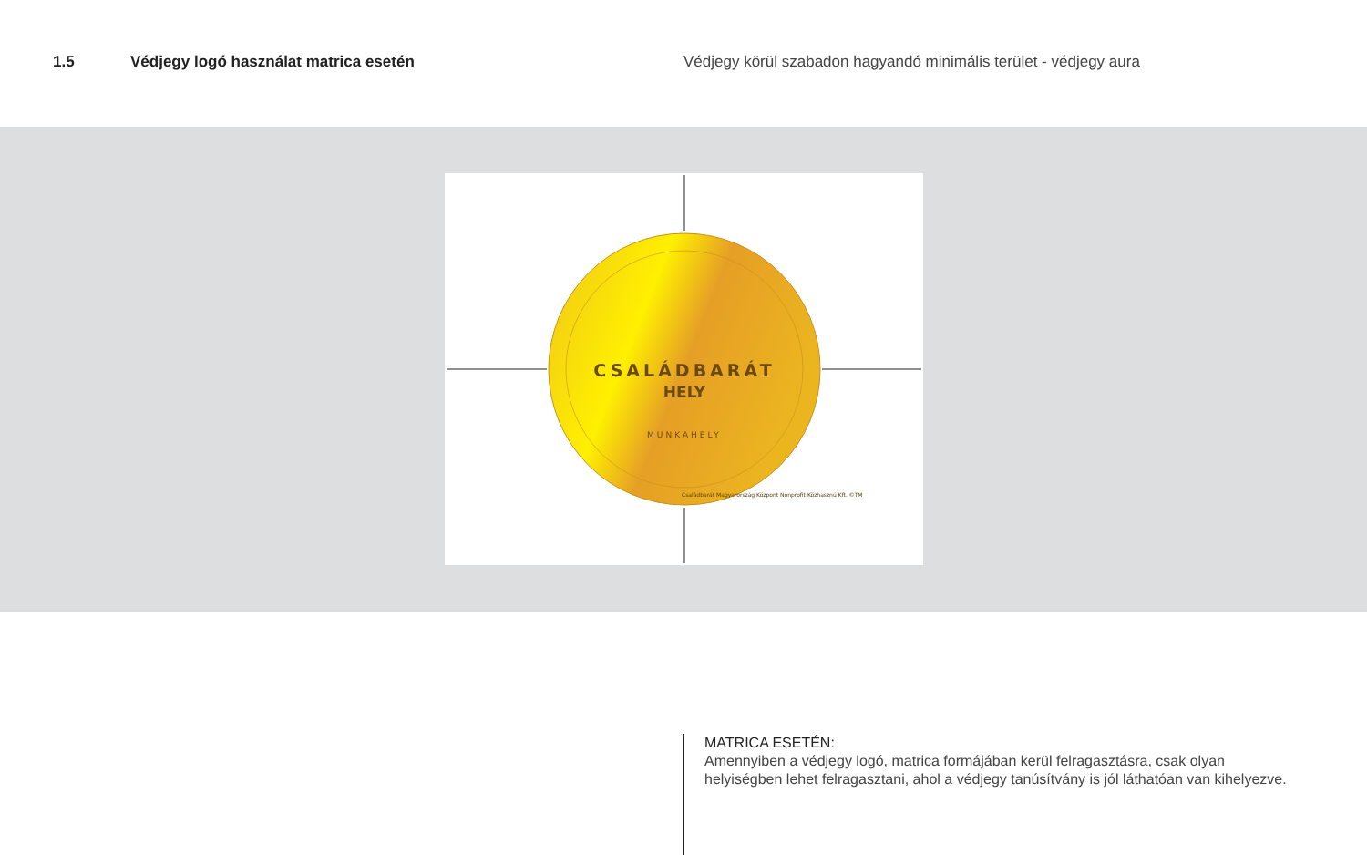1.5
Védjegy logó használat matrica esetén
Védjegy körül szabadon hagyandó minimális terület - védjegy aura
CSALÁDBARÁT
HELY
MUNKAHELY
Családbarát Magyarország Központ Nonprofit Közhasznú Kft. ©TM
MATRICA ESETÉN:
Amennyiben a védjegy logó, matrica formájában kerül felragasztásra, csak olyan helyiségben lehet felragasztani, ahol a védjegy tanúsítvány is jól láthatóan van kihelyezve.